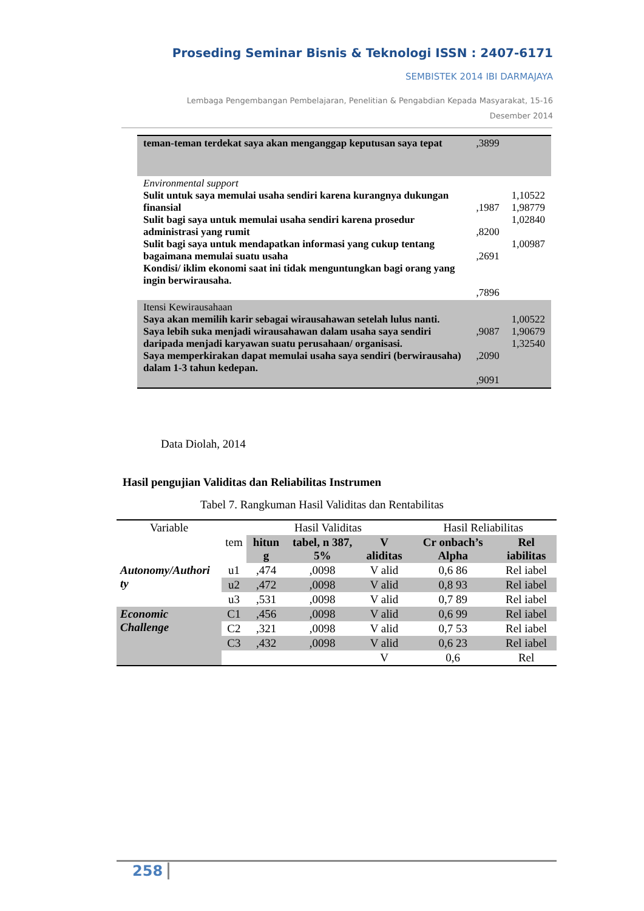Proseding Seminar Bisnis & Teknologi ISSN : 2407-6171
SEMBISTEK 2014 IBI DARMAJAYA
Lembaga Pengembangan Pembelajaran, Penelitian & Pengabdian Kepada Masyarakat, 15-16
Desember 2014
| teman-teman terdekat saya akan menganggap keputusan saya tepat | ,3899 | |
| Environmental support Sulit untuk saya memulai usaha sendiri karena kurangnya dukungan finansial Sulit bagi saya untuk memulai usaha sendiri karena prosedur administrasi yang rumit Sulit bagi saya untuk mendapatkan informasi yang cukup tentang bagaimana memulai suatu usaha Kondisi/ iklim ekonomi saat ini tidak menguntungkan bagi orang yang ingin berwirausaha. | ,1987 ,8200 ,2691 ,7896 | 1,10522 1,98779 1,02840 1,00987 |
| Itensi Kewirausahaan Saya akan memilih karir sebagai wirausahawan setelah lulus nanti. Saya lebih suka menjadi wirausahawan dalam usaha saya sendiri daripada menjadi karyawan suatu perusahaan/ organisasi. Saya memperkirakan dapat memulai usaha saya sendiri (berwirausaha) dalam 1-3 tahun kedepan. | ,9087 ,2090 ,9091 | 1,00522 1,90679 1,32540 |
Data Diolah, 2014
Hasil pengujian Validitas dan Reliabilitas Instrumen
Tabel 7. Rangkuman Hasil Validitas dan Rentabilitas
| Variable | | Hasil Validitas | | | Hasil Reliabilitas | |
| --- | --- | --- | --- | --- | --- | --- |
| | tem | hitun g | tabel, n 387, 5% | V aliditas | Cr onbach’s Alpha | Rel iabilitas |
| Autonomy/Authori ty | u1 | ,474 | ,0098 | V alid | 0,6 86 | Rel iabel |
| | u2 | ,472 | ,0098 | V alid | 0,8 93 | Rel iabel |
| | u3 | ,531 | ,0098 | V alid | 0,7 89 | Rel iabel |
| Economic Challenge | C1 | ,456 | ,0098 | V alid | 0,6 99 | Rel iabel |
| | C2 | ,321 | ,0098 | V alid | 0,7 53 | Rel iabel |
| | C3 | ,432 | ,0098 | V alid | 0,6 23 | Rel iabel |
| | | | | V | 0,6 | Rel |
258